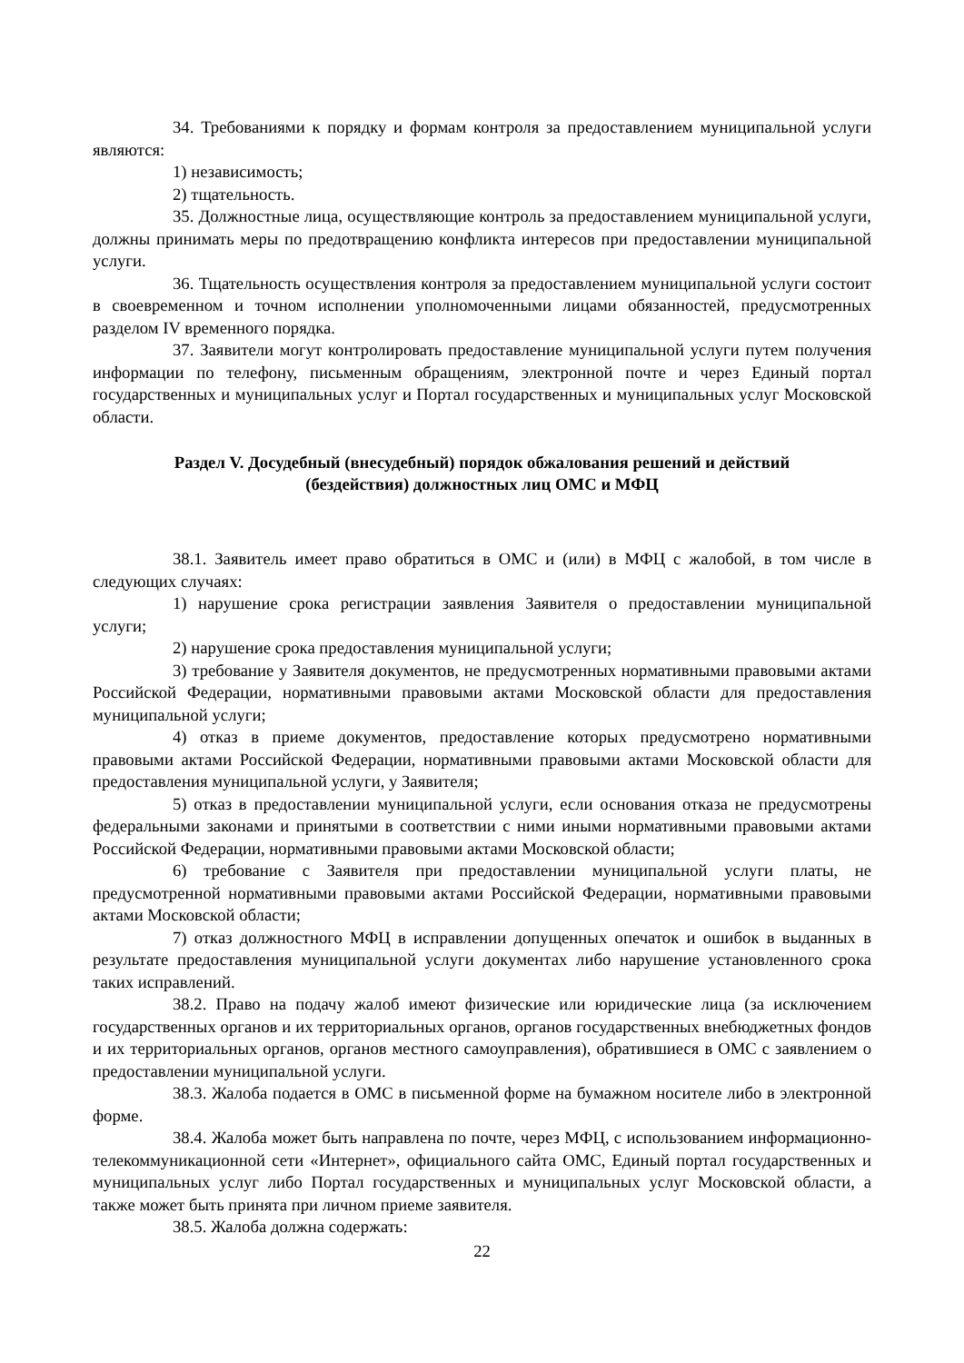34. Требованиями к порядку и формам контроля за предоставлением муниципальной услуги являются:
1) независимость;
2) тщательность.
35. Должностные лица, осуществляющие контроль за предоставлением муниципальной услуги, должны принимать меры по предотвращению конфликта интересов при предоставлении муниципальной услуги.
36. Тщательность осуществления контроля за предоставлением муниципальной услуги состоит в своевременном и точном исполнении уполномоченными лицами обязанностей, предусмотренных разделом IV временного порядка.
37. Заявители могут контролировать предоставление муниципальной услуги путем получения информации по телефону, письменным обращениям, электронной почте и через Единый портал государственных и муниципальных услуг и Портал государственных и муниципальных услуг Московской области.
Раздел V. Досудебный (внесудебный) порядок обжалования решений и действий (бездействия) должностных лиц ОМС и МФЦ
38.1. Заявитель имеет право обратиться в ОМС и (или) в МФЦ с жалобой, в том числе в следующих случаях:
1) нарушение срока регистрации заявления Заявителя о предоставлении муниципальной услуги;
2) нарушение срока предоставления муниципальной услуги;
3) требование у Заявителя документов, не предусмотренных нормативными правовыми актами Российской Федерации, нормативными правовыми актами Московской области для предоставления муниципальной услуги;
4) отказ в приеме документов, предоставление которых предусмотрено нормативными правовыми актами Российской Федерации, нормативными правовыми актами Московской области для предоставления муниципальной услуги, у Заявителя;
5) отказ в предоставлении муниципальной услуги, если основания отказа не предусмотрены федеральными законами и принятыми в соответствии с ними иными нормативными правовыми актами Российской Федерации, нормативными правовыми актами Московской области;
6) требование с Заявителя при предоставлении муниципальной услуги платы, не предусмотренной нормативными правовыми актами Российской Федерации, нормативными правовыми актами Московской области;
7) отказ должностного МФЦ в исправлении допущенных опечаток и ошибок в выданных в результате предоставления муниципальной услуги документах либо нарушение установленного срока таких исправлений.
38.2. Право на подачу жалоб имеют физические или юридические лица (за исключением государственных органов и их территориальных органов, органов государственных внебюджетных фондов и их территориальных органов, органов местного самоуправления), обратившиеся в ОМС с заявлением о предоставлении муниципальной услуги.
38.3. Жалоба подается в ОМС в письменной форме на бумажном носителе либо в электронной форме.
38.4. Жалоба может быть направлена по почте, через МФЦ, с использованием информационно-телекоммуникационной сети «Интернет», официального сайта ОМС, Единый портал государственных и муниципальных услуг либо Портал государственных и муниципальных услуг Московской области, а также может быть принята при личном приеме заявителя.
38.5. Жалоба должна содержать:
22